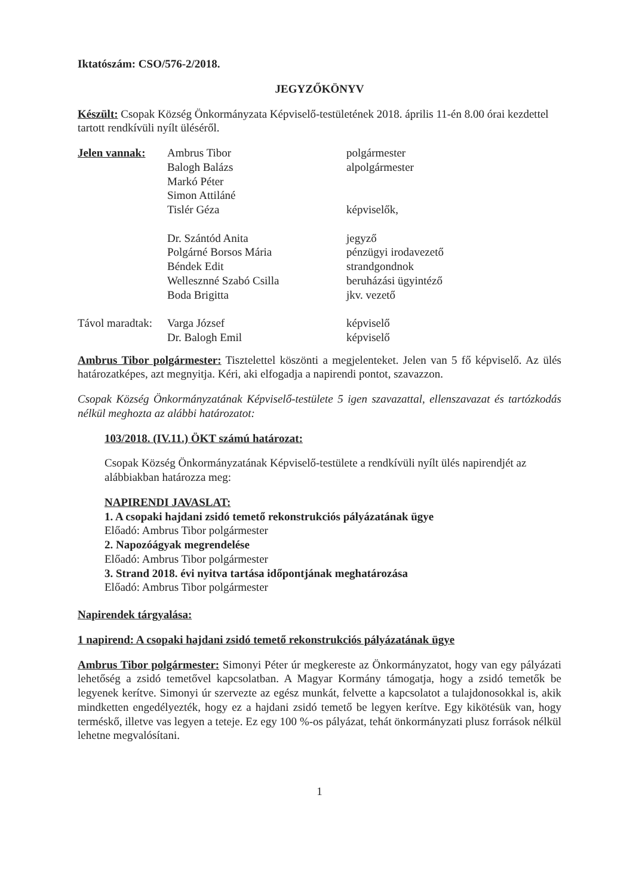Iktatószám: CSO/576-2/2018.
JEGYZŐKÖNYV
Készült: Csopak Község Önkormányzata Képviselő-testületének 2018. április 11-én 8.00 órai kezdettel tartott rendkívüli nyílt üléséről.
| Jelen vannak: | Ambrus Tibor | polgármester |
| | Balogh Balázs | alpolgármester |
| | Markó Péter | |
| | Simon Attiláné | |
| | Tislér Géza | képviselők, |
| | Dr. Szántód Anita | jegyző |
| | Polgárné Borsos Mária | pénzügyi irodavezető |
| | Béndek Edit | strandgondnok |
| | Wellesznné Szabó Csilla | beruházási ügyintéző |
| | Boda Brigitta | jkv. vezető |
| Távol maradtak: | Varga József | képviselő |
| | Dr. Balogh Emil | képviselő |
Ambrus Tibor polgármester: Tisztelettel köszönti a megjelenteket. Jelen van 5 fő képviselő. Az ülés határozatképes, azt megnyitja. Kéri, aki elfogadja a napirendi pontot, szavazzon.
Csopak Község Önkormányzatának Képviselő-testülete 5 igen szavazattal, ellenszavazat és tartózkodás nélkül meghozta az alábbi határozatot:
103/2018. (IV.11.) ÖKT számú határozat:
Csopak Község Önkormányzatának Képviselő-testülete a rendkívüli nyílt ülés napirendjét az alábbiakban határozza meg:
NAPIRENDI JAVASLAT:
1. A csopaki hajdani zsidó temető rekonstrukciós pályázatának ügye
Előadó: Ambrus Tibor polgármester
2. Napozóágyak megrendelése
Előadó: Ambrus Tibor polgármester
3. Strand 2018. évi nyitva tartása időpontjának meghatározása
Előadó: Ambrus Tibor polgármester
Napirendek tárgyalása:
1 napirend: A csopaki hajdani zsidó temető rekonstrukciós pályázatának ügye
Ambrus Tibor polgármester: Simonyi Péter úr megkereste az Önkormányzatot, hogy van egy pályázati lehetőség a zsidó temetővel kapcsolatban. A Magyar Kormány támogatja, hogy a zsidó temetők be legyenek kerítve. Simonyi úr szervezte az egész munkát, felvette a kapcsolatot a tulajdonosokkal is, akik mindketten engedélyezték, hogy ez a hajdani zsidó temető be legyen kerítve. Egy kikötésük van, hogy terméskő, illetve vas legyen a teteje. Ez egy 100 %-os pályázat, tehát önkormányzati plusz források nélkül lehetne megvalósítani.
1